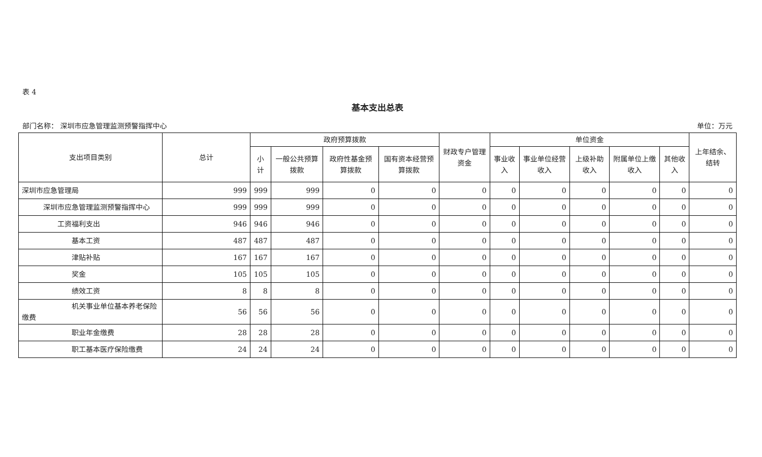表 4
基本支出总表
部门名称： 深圳市应急管理监测预警指挥中心 单位：万元
| 支出项目类别 | 总计 | 政府预算拨款 | | | | 财政专户管理资金 | 单位资金 | | | | | 上年结余、结转 |
| --- | --- | --- | --- | --- | --- | --- | --- | --- | --- | --- | --- | --- |
| | | 小计 | 一般公共预算拨款 | 政府性基金预算拨款 | 国有资本经营预算拨款 | | 事业收入 | 事业单位经营收入 | 上级补助收入 | 附属单位上缴收入 | 其他收入 | |
| 深圳市应急管理局 | 999 | 999 | 999 | 0 | 0 | 0 | 0 | 0 | 0 | 0 | 0 | 0 |
| 深圳市应急管理监测预警指挥中心 | 999 | 999 | 999 | 0 | 0 | 0 | 0 | 0 | 0 | 0 | 0 | 0 |
| 工资福利支出 | 946 | 946 | 946 | 0 | 0 | 0 | 0 | 0 | 0 | 0 | 0 | 0 |
| 基本工资 | 487 | 487 | 487 | 0 | 0 | 0 | 0 | 0 | 0 | 0 | 0 | 0 |
| 津贴补贴 | 167 | 167 | 167 | 0 | 0 | 0 | 0 | 0 | 0 | 0 | 0 | 0 |
| 奖金 | 105 | 105 | 105 | 0 | 0 | 0 | 0 | 0 | 0 | 0 | 0 | 0 |
| 绩效工资 | 8 | 8 | 8 | 0 | 0 | 0 | 0 | 0 | 0 | 0 | 0 | 0 |
| 机关事业单位基本养老保险缴费 | 56 | 56 | 56 | 0 | 0 | 0 | 0 | 0 | 0 | 0 | 0 | 0 |
| 职业年金缴费 | 28 | 28 | 28 | 0 | 0 | 0 | 0 | 0 | 0 | 0 | 0 | 0 |
| 职工基本医疗保险缴费 | 24 | 24 | 24 | 0 | 0 | 0 | 0 | 0 | 0 | 0 | 0 | 0 |